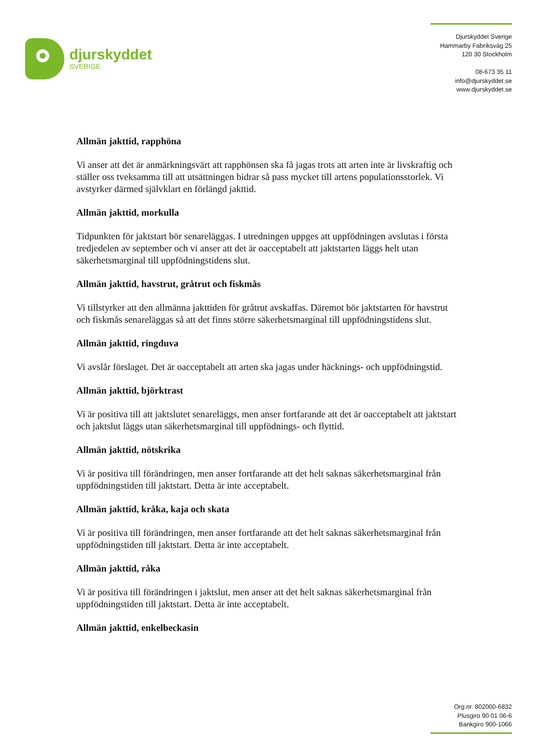djurskyddet
SVERIGE
Djurskyddet Sverige
Hammarby Fabriksväg 25
120 30 Stockholm
08-673 35 11
info@djurskyddet.se
www.djurskyddet.se
Allmän jakttid, rapphöna
Vi anser att det är anmärkningsvärt att rapphönsen ska få jagas trots att arten inte är livskraftig och ställer oss tveksamma till att utsättningen bidrar så pass mycket till artens populationsstorlek. Vi avstyrker därmed självklart en förlängd jakttid.
Allmän jakttid, morkulla
Tidpunkten för jaktstart bör senareläggas. I utredningen uppges att uppfödningen avslutas i första tredjedelen av september och vi anser att det är oacceptabelt att jaktstarten läggs helt utan säkerhetsmarginal till uppfödningstidens slut.
Allmän jakttid, havstrut, gråtrut och fiskmås
Vi tillstyrker att den allmänna jakttiden för gråtrut avskaffas. Däremot bör jaktstarten för havstrut och fiskmås senareläggas så att det finns större säkerhetsmarginal till uppfödningstidens slut.
Allmän jakttid, ringduva
Vi avslår förslaget. Det är oacceptabelt att arten ska jagas under häcknings- och uppfödningstid.
Allmän jakttid, björktrast
Vi är positiva till att jaktslutet senareläggs, men anser fortfarande att det är oacceptabelt att jaktstart och jaktslut läggs utan säkerhetsmarginal till uppfödnings- och flyttid.
Allmän jakttid, nötskrika
Vi är positiva till förändringen, men anser fortfarande att det helt saknas säkerhetsmarginal från uppfödningstiden till jaktstart. Detta är inte acceptabelt.
Allmän jakttid, kråka, kaja och skata
Vi är positiva till förändringen, men anser fortfarande att det helt saknas säkerhetsmarginal från uppfödningstiden till jaktstart. Detta är inte acceptabelt.
Allmän jakttid, råka
Vi är positiva till förändringen i jaktslut, men anser att det helt saknas säkerhetsmarginal från uppfödningstiden till jaktstart. Detta är inte acceptabelt.
Allmän jakttid, enkelbeckasin
Org.nr. 802000-6832
Plusgiro 90 01 06-6
Bankgiro 900-1066